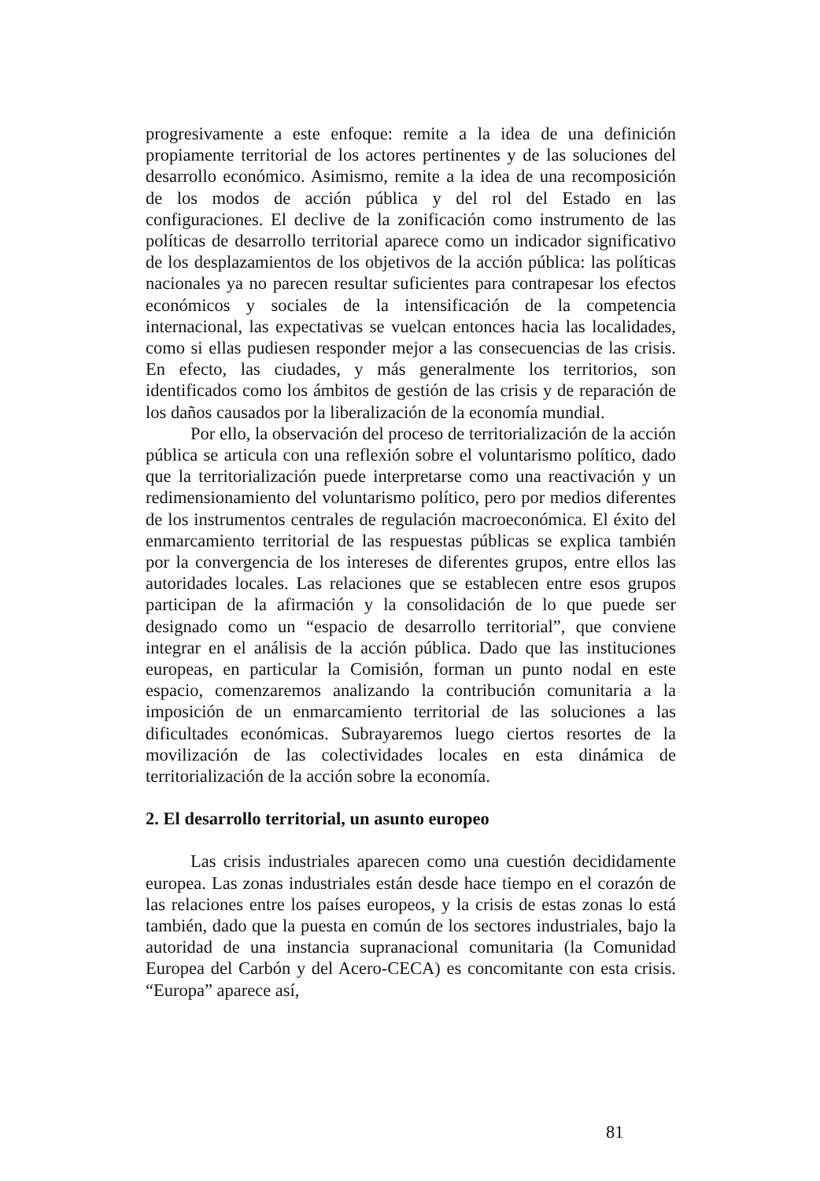progresivamente a este enfoque: remite a la idea de una definición propiamente territorial de los actores pertinentes y de las soluciones del desarrollo económico. Asimismo, remite a la idea de una recomposición de los modos de acción pública y del rol del Estado en las configuraciones. El declive de la zonificación como instrumento de las políticas de desarrollo territorial aparece como un indicador significativo de los desplazamientos de los objetivos de la acción pública: las políticas nacionales ya no parecen resultar suficientes para contrapesar los efectos económicos y sociales de la intensificación de la competencia internacional, las expectativas se vuelcan entonces hacia las localidades, como si ellas pudiesen responder mejor a las consecuencias de las crisis. En efecto, las ciudades, y más generalmente los territorios, son identificados como los ámbitos de gestión de las crisis y de reparación de los daños causados por la liberalización de la economía mundial.
Por ello, la observación del proceso de territorialización de la acción pública se articula con una reflexión sobre el voluntarismo político, dado que la territorialización puede interpretarse como una reactivación y un redimensionamiento del voluntarismo político, pero por medios diferentes de los instrumentos centrales de regulación macroeconómica. El éxito del enmarcamiento territorial de las respuestas públicas se explica también por la convergencia de los intereses de diferentes grupos, entre ellos las autoridades locales. Las relaciones que se establecen entre esos grupos participan de la afirmación y la consolidación de lo que puede ser designado como un “espacio de desarrollo territorial”, que conviene integrar en el análisis de la acción pública. Dado que las instituciones europeas, en particular la Comisión, forman un punto nodal en este espacio, comenzaremos analizando la contribución comunitaria a la imposición de un enmarcamiento territorial de las soluciones a las dificultades económicas. Subrayaremos luego ciertos resortes de la movilización de las colectividades locales en esta dinámica de territorialización de la acción sobre la economía.
2. El desarrollo territorial, un asunto europeo
Las crisis industriales aparecen como una cuestión decididamente europea. Las zonas industriales están desde hace tiempo en el corazón de las relaciones entre los países europeos, y la crisis de estas zonas lo está también, dado que la puesta en común de los sectores industriales, bajo la autoridad de una instancia supranacional comunitaria (la Comunidad Europea del Carbón y del Acero-CECA) es concomitante con esta crisis. “Europa” aparece así,
81